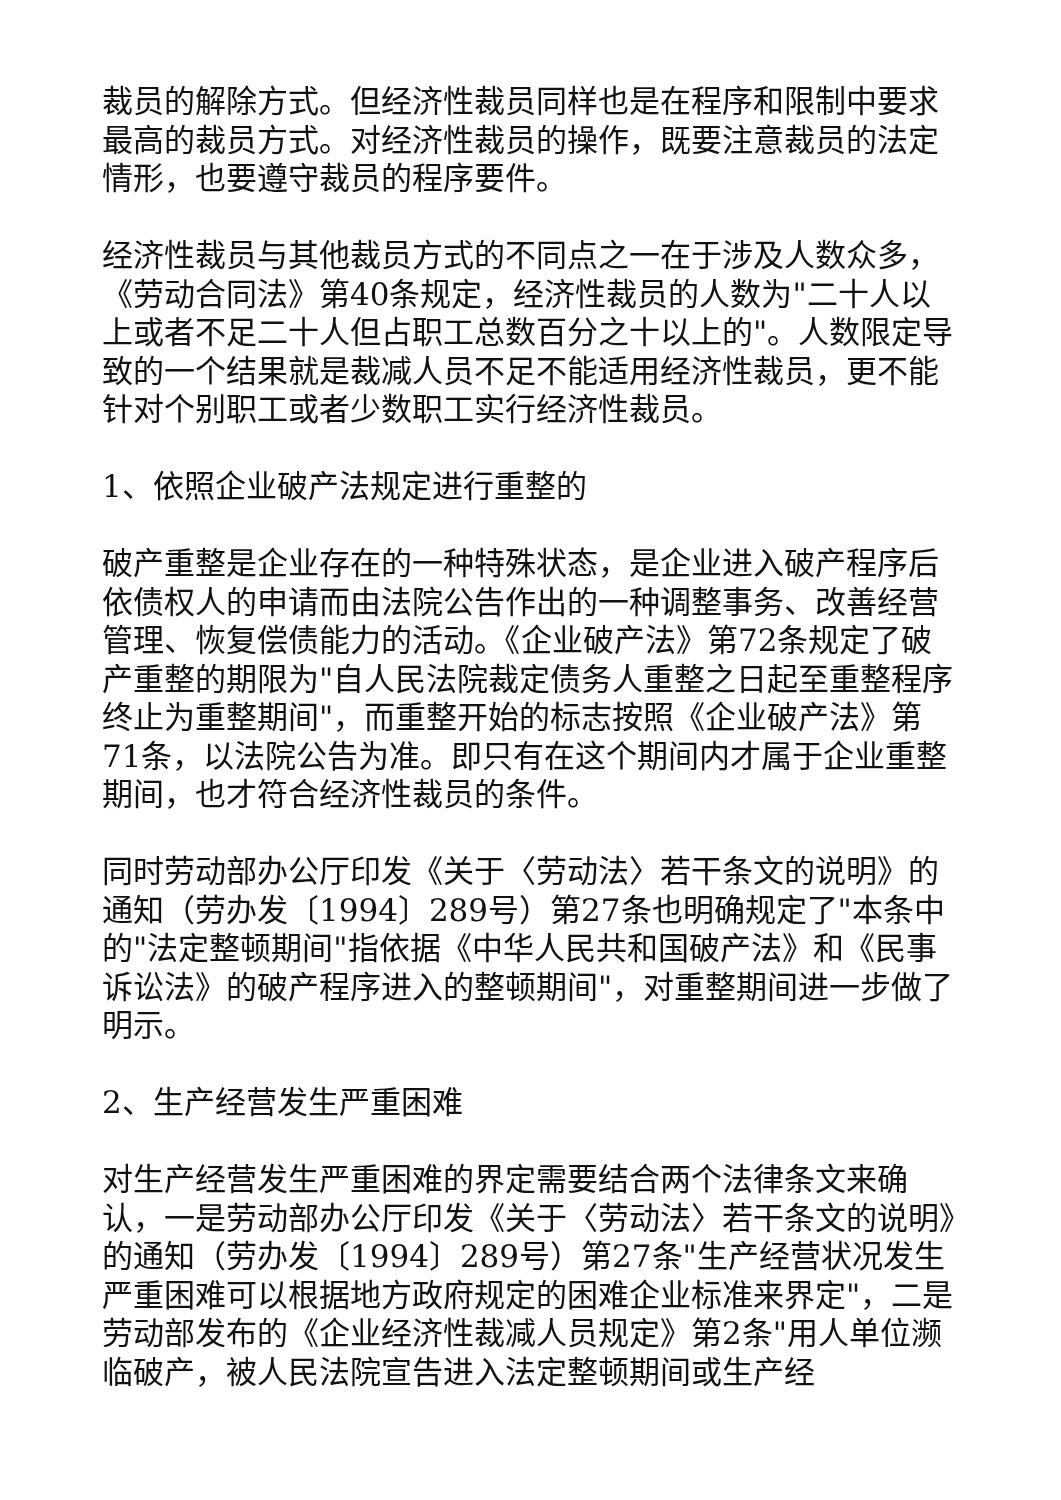裁员的解除方式。但经济性裁员同样也是在程序和限制中要求最高的裁员方式。对经济性裁员的操作，既要注意裁员的法定情形，也要遵守裁员的程序要件。
经济性裁员与其他裁员方式的不同点之一在于涉及人数众多，《劳动合同法》第40条规定，经济性裁员的人数为"二十人以上或者不足二十人但占职工总数百分之十以上的"。人数限定导致的一个结果就是裁减人员不足不能适用经济性裁员，更不能针对个别职工或者少数职工实行经济性裁员。
1、依照企业破产法规定进行重整的
破产重整是企业存在的一种特殊状态，是企业进入破产程序后依债权人的申请而由法院公告作出的一种调整事务、改善经营管理、恢复偿债能力的活动。《企业破产法》第72条规定了破产重整的期限为"自人民法院裁定债务人重整之日起至重整程序终止为重整期间"，而重整开始的标志按照《企业破产法》第71条，以法院公告为准。即只有在这个期间内才属于企业重整期间，也才符合经济性裁员的条件。
同时劳动部办公厅印发《关于〈劳动法〉若干条文的说明》的通知（劳办发〔1994〕289号）第27条也明确规定了"本条中的"法定整顿期间"指依据《中华人民共和国破产法》和《民事诉讼法》的破产程序进入的整顿期间"，对重整期间进一步做了明示。
2、生产经营发生严重困难
对生产经营发生严重困难的界定需要结合两个法律条文来确认，一是劳动部办公厅印发《关于〈劳动法〉若干条文的说明》的通知（劳办发〔1994〕289号）第27条"生产经营状况发生严重困难可以根据地方政府规定的困难企业标准来界定"，二是劳动部发布的《企业经济性裁减人员规定》第2条"用人单位濒临破产，被人民法院宣告进入法定整顿期间或生产经